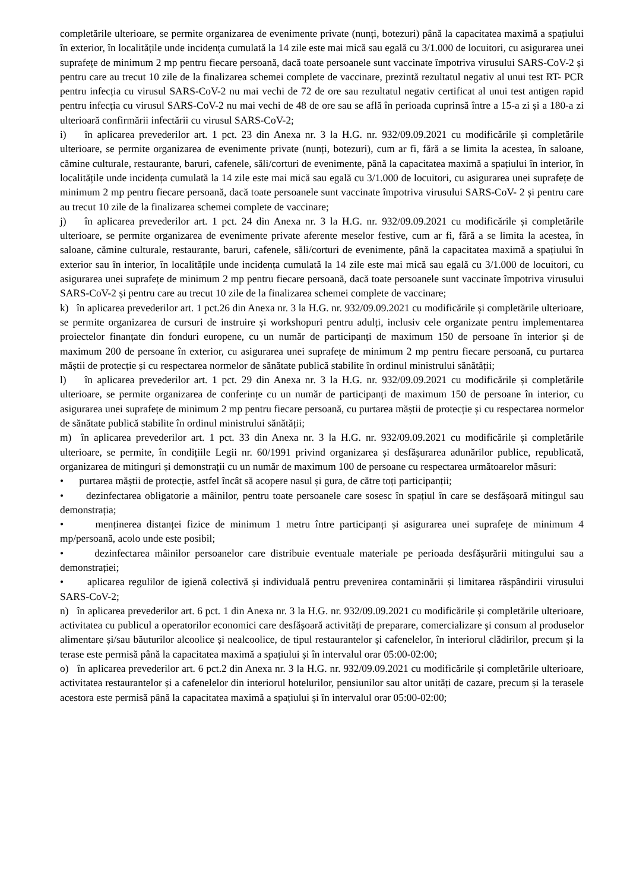completările ulterioare, se permite organizarea de evenimente private (nunți, botezuri) până la capacitatea maximă a spațiului în exterior, în localitățile unde incidența cumulată la 14 zile este mai mică sau egală cu 3/1.000 de locuitori, cu asigurarea unei suprafețe de minimum 2 mp pentru fiecare persoană, dacă toate persoanele sunt vaccinate împotriva virusului SARS-CoV-2 și pentru care au trecut 10 zile de la finalizarea schemei complete de vaccinare, prezintă rezultatul negativ al unui test RT- PCR pentru infecția cu virusul SARS-CoV-2 nu mai vechi de 72 de ore sau rezultatul negativ certificat al unui test antigen rapid pentru infecția cu virusul SARS-CoV-2 nu mai vechi de 48 de ore sau se află în perioada cuprinsă între a 15-a zi și a 180-a zi ulterioară confirmării infectării cu virusul SARS-CoV-2;
i) în aplicarea prevederilor art. 1 pct. 23 din Anexa nr. 3 la H.G. nr. 932/09.09.2021 cu modificările și completările ulterioare, se permite organizarea de evenimente private (nunți, botezuri), cum ar fi, fără a se limita la acestea, în saloane, cămine culturale, restaurante, baruri, cafenele, săli/corturi de evenimente, până la capacitatea maximă a spațiului în interior, în localitățile unde incidența cumulată la 14 zile este mai mică sau egală cu 3/1.000 de locuitori, cu asigurarea unei suprafețe de minimum 2 mp pentru fiecare persoană, dacă toate persoanele sunt vaccinate împotriva virusului SARS-CoV- 2 și pentru care au trecut 10 zile de la finalizarea schemei complete de vaccinare;
j) în aplicarea prevederilor art. 1 pct. 24 din Anexa nr. 3 la H.G. nr. 932/09.09.2021 cu modificările și completările ulterioare, se permite organizarea de evenimente private aferente meselor festive, cum ar fi, fără a se limita la acestea, în saloane, cămine culturale, restaurante, baruri, cafenele, săli/corturi de evenimente, până la capacitatea maximă a spațiului în exterior sau în interior, în localitățile unde incidența cumulată la 14 zile este mai mică sau egală cu 3/1.000 de locuitori, cu asigurarea unei suprafețe de minimum 2 mp pentru fiecare persoană, dacă toate persoanele sunt vaccinate împotriva virusului SARS-CoV-2 și pentru care au trecut 10 zile de la finalizarea schemei complete de vaccinare;
k) în aplicarea prevederilor art. 1 pct.26 din Anexa nr. 3 la H.G. nr. 932/09.09.2021 cu modificările și completările ulterioare, se permite organizarea de cursuri de instruire și workshopuri pentru adulți, inclusiv cele organizate pentru implementarea proiectelor finanțate din fonduri europene, cu un număr de participanți de maximum 150 de persoane în interior și de maximum 200 de persoane în exterior, cu asigurarea unei suprafețe de minimum 2 mp pentru fiecare persoană, cu purtarea măștii de protecție și cu respectarea normelor de sănătate publică stabilite în ordinul ministrului sănătății;
l) în aplicarea prevederilor art. 1 pct. 29 din Anexa nr. 3 la H.G. nr. 932/09.09.2021 cu modificările și completările ulterioare, se permite organizarea de conferințe cu un număr de participanți de maximum 150 de persoane în interior, cu asigurarea unei suprafețe de minimum 2 mp pentru fiecare persoană, cu purtarea măștii de protecție și cu respectarea normelor de sănătate publică stabilite în ordinul ministrului sănătății;
m) în aplicarea prevederilor art. 1 pct. 33 din Anexa nr. 3 la H.G. nr. 932/09.09.2021 cu modificările și completările ulterioare, se permite, în condițiile Legii nr. 60/1991 privind organizarea și desfășurarea adunărilor publice, republicată, organizarea de mitinguri și demonstrații cu un număr de maximum 100 de persoane cu respectarea următoarelor măsuri:
• purtarea măștii de protecție, astfel încât să acopere nasul și gura, de către toți participanții;
• dezinfectarea obligatorie a mâinilor, pentru toate persoanele care sosesc în spațiul în care se desfășoară mitingul sau demonstrația;
• menținerea distanței fizice de minimum 1 metru între participanți și asigurarea unei suprafețe de minimum 4 mp/persoană, acolo unde este posibil;
• dezinfectarea mâinilor persoanelor care distribuie eventuale materiale pe perioada desfășurării mitingului sau a demonstrației;
• aplicarea regulilor de igienă colectivă și individuală pentru prevenirea contaminării și limitarea răspândirii virusului SARS-CoV-2;
n) în aplicarea prevederilor art. 6 pct. 1 din Anexa nr. 3 la H.G. nr. 932/09.09.2021 cu modificările și completările ulterioare, activitatea cu publicul a operatorilor economici care desfășoară activități de preparare, comercializare și consum al produselor alimentare și/sau băuturilor alcoolice și nealcoolice, de tipul restaurantelor și cafenelelor, în interiorul clădirilor, precum și la terase este permisă până la capacitatea maximă a spațiului și în intervalul orar 05:00-02:00;
o) în aplicarea prevederilor art. 6 pct.2 din Anexa nr. 3 la H.G. nr. 932/09.09.2021 cu modificările și completările ulterioare, activitatea restaurantelor și a cafenelelor din interiorul hotelurilor, pensiunilor sau altor unități de cazare, precum și la terasele acestora este permisă până la capacitatea maximă a spațiului și în intervalul orar 05:00-02:00;